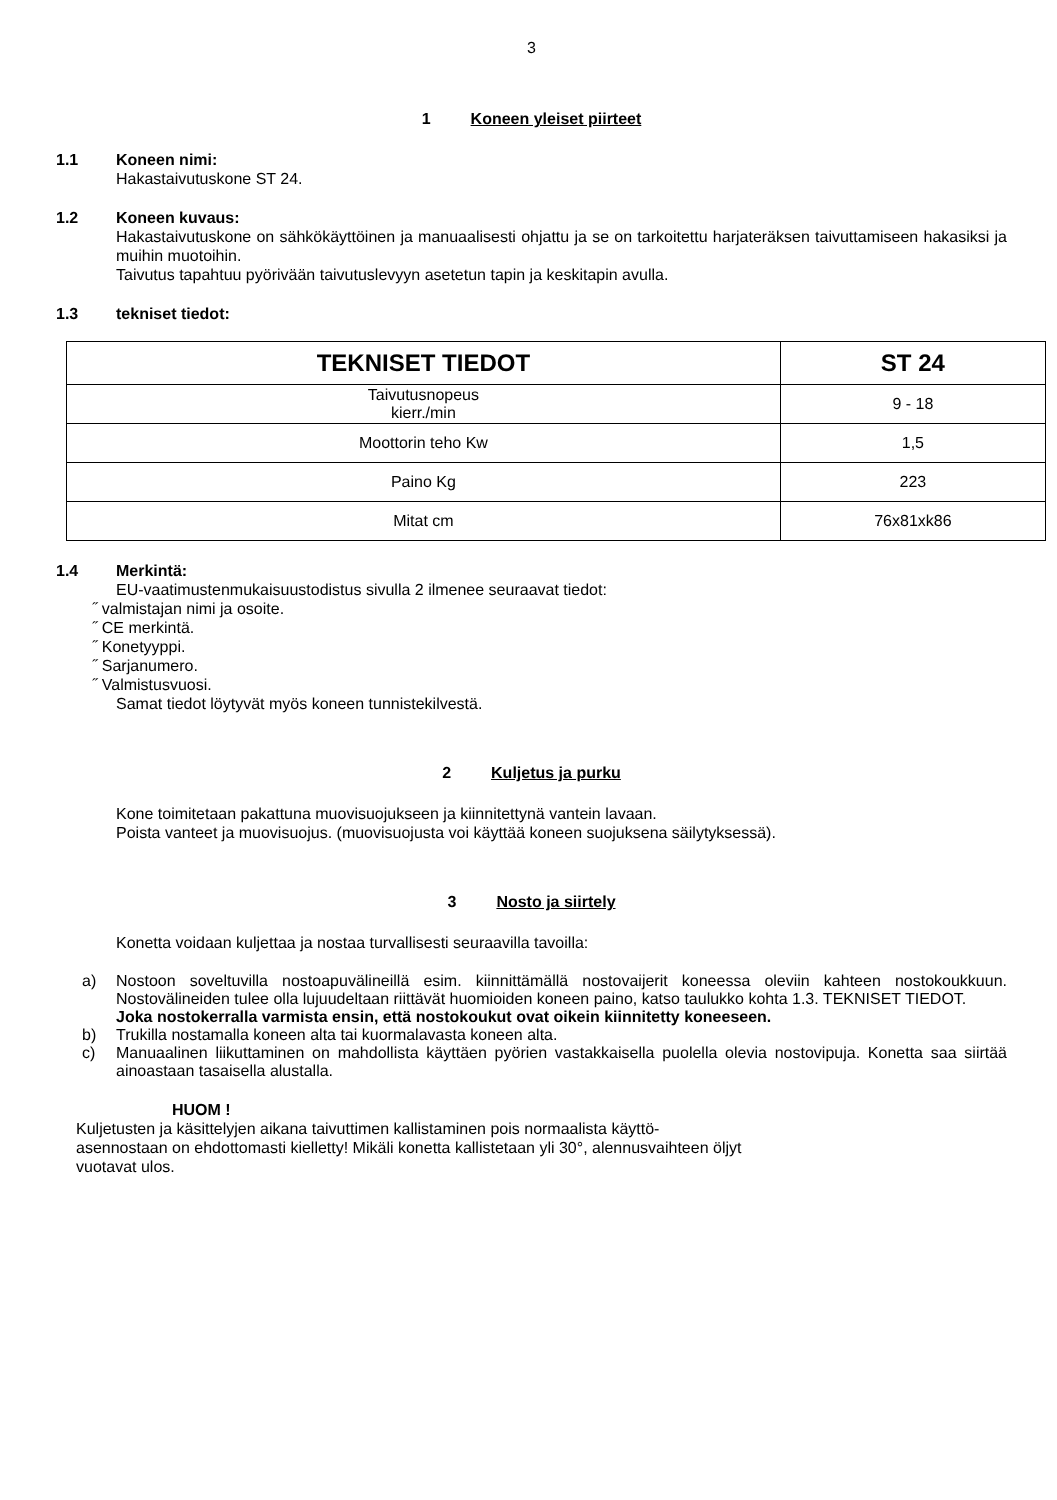3
1 Koneen yleiset piirteet
1.1 Koneen nimi:
Hakastaivutuskone ST 24.
1.2 Koneen kuvaus:
Hakastaivutuskone on sähkökäyttöinen ja manuaalisesti ohjattu ja se on tarkoitettu harjateräksen taivuttamiseen hakasiksi ja muihin muotoihin.
Taivutus tapahtuu pyörivään taivutuslevyyn asetetun tapin ja keskitapin avulla.
1.3 tekniset tiedot:
| TEKNISET TIEDOT | ST 24 |
| --- | --- |
| Taivutusnopeus kierr./min | 9 - 18 |
| Moottorin teho Kw | 1,5 |
| Paino Kg | 223 |
| Mitat cm | 76x81xk86 |
1.4 Merkintä:
EU-vaatimustenmukaisuustodistus sivulla 2 ilmenee seuraavat tiedot:
˝ valmistajan nimi ja osoite.
˝ CE merkintä.
˝ Konetyyppi.
˝ Sarjanumero.
˝ Valmistusvuosi.
Samat tiedot löytyvät myös koneen tunnistekilvestä.
2 Kuljetus ja purku
Kone toimitetaan pakattuna muovisuojukseen ja kiinnitettynä vantein lavaan.
Poista vanteet ja muovisuojus. (muovisuojusta voi käyttää koneen suojuksena säilytyksessä).
3 Nosto ja siirtely
Konetta voidaan kuljettaa ja nostaa turvallisesti seuraavilla tavoilla:
a) Nostoon soveltuvilla nostoapuvälineillä esim. kiinnittämällä nostovaijerit koneessa oleviin kahteen nostokoukkuun. Nostovälineiden tulee olla lujuudeltaan riittävät huomioiden koneen paino, katso taulukko kohta 1.3. TEKNISET TIEDOT.
Joka nostokerralla varmista ensin, että nostokoukut ovat oikein kiinnitetty koneeseen.
b) Trukilla nostamalla koneen alta tai kuormalavasta koneen alta.
c) Manuaalinen liikuttaminen on mahdollista käyttäen pyörien vastakkaisella puolella olevia nostovipuja. Konetta saa siirtää ainoastaan tasaisella alustalla.
HUOM !
Kuljetusten ja käsittelyjen aikana taivuttimen kallistaminen pois normaalista käyttö-
asennostaan on ehdottomasti kielletty! Mikäli konetta kallistetaan yli 30°, alennusvaihteen öljyt
vuotavat ulos.